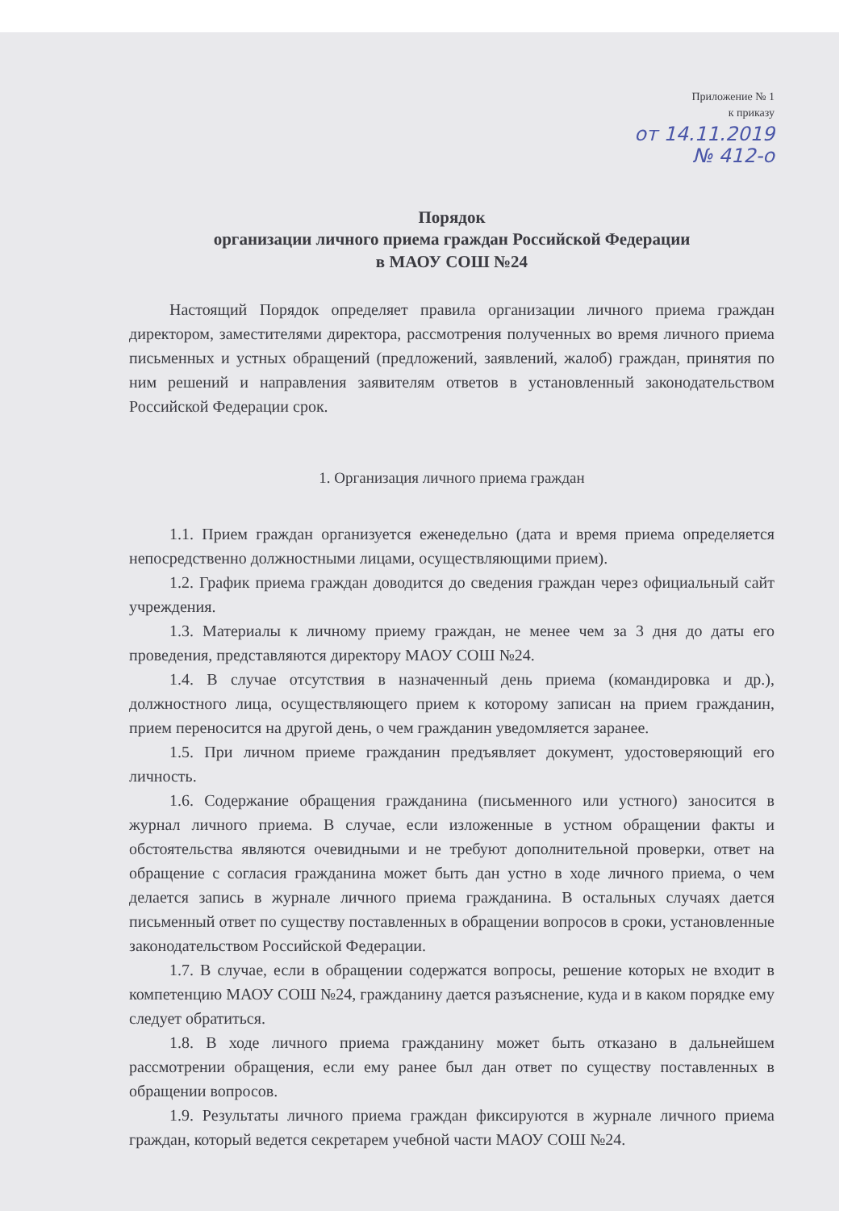Приложение № 1
к приказу
от 14.11.2019
№ 412-о
Порядок
организации личного приема граждан Российской Федерации
в МАОУ СОШ №24
Настоящий Порядок определяет правила организации личного приема граждан директором, заместителями директора, рассмотрения полученных во время личного приема письменных и устных обращений (предложений, заявлений, жалоб) граждан, принятия по ним решений и направления заявителям ответов в установленный законодательством Российской Федерации срок.
1. Организация личного приема граждан
1.1. Прием граждан организуется еженедельно (дата и время приема определяется непосредственно должностными лицами, осуществляющими прием).
1.2. График приема граждан доводится до сведения граждан через официальный сайт учреждения.
1.3. Материалы к личному приему граждан, не менее чем за 3 дня до даты его проведения, представляются директору МАОУ СОШ №24.
1.4. В случае отсутствия в назначенный день приема (командировка и др.), должностного лица, осуществляющего прием к которому записан на прием гражданин, прием переносится на другой день, о чем гражданин уведомляется заранее.
1.5. При личном приеме гражданин предъявляет документ, удостоверяющий его личность.
1.6. Содержание обращения гражданина (письменного или устного) заносится в журнал личного приема. В случае, если изложенные в устном обращении факты и обстоятельства являются очевидными и не требуют дополнительной проверки, ответ на обращение с согласия гражданина может быть дан устно в ходе личного приема, о чем делается запись в журнале личного приема гражданина. В остальных случаях дается письменный ответ по существу поставленных в обращении вопросов в сроки, установленные законодательством Российской Федерации.
1.7. В случае, если в обращении содержатся вопросы, решение которых не входит в компетенцию МАОУ СОШ №24, гражданину дается разъяснение, куда и в каком порядке ему следует обратиться.
1.8. В ходе личного приема гражданину может быть отказано в дальнейшем рассмотрении обращения, если ему ранее был дан ответ по существу поставленных в обращении вопросов.
1.9. Результаты личного приема граждан фиксируются в журнале личного приема граждан, который ведется секретарем учебной части МАОУ СОШ №24.